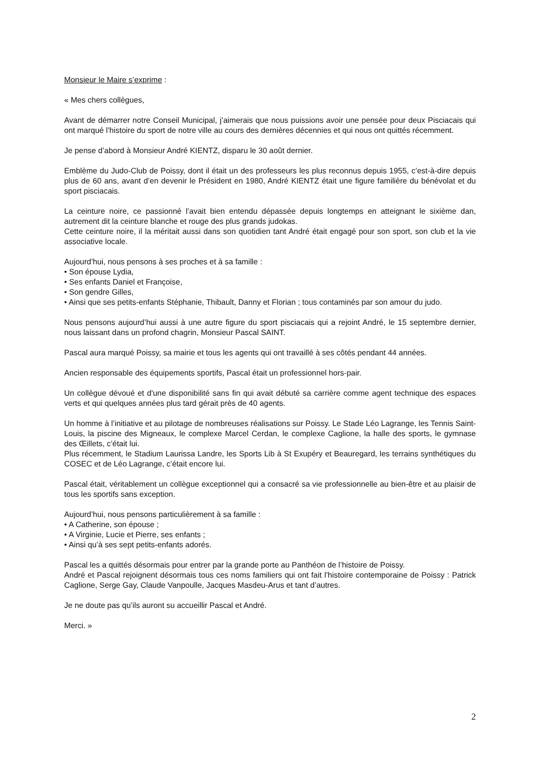Monsieur le Maire s’exprime :
« Mes chers collègues,
Avant de démarrer notre Conseil Municipal, j’aimerais que nous puissions avoir une pensée pour deux Pisciacais qui ont marqué l’histoire du sport de notre ville au cours des dernières décennies et qui nous ont quittés récemment.
Je pense d’abord à Monsieur André KIENTZ, disparu le 30 août dernier.
Emblème du Judo-Club de Poissy, dont il était un des professeurs les plus reconnus depuis 1955, c’est-à-dire depuis plus de 60 ans, avant d’en devenir le Président en 1980, André KIENTZ était une figure familière du bénévolat et du sport pisciacais.
La ceinture noire, ce passionné l’avait bien entendu dépassée depuis longtemps en atteignant le sixième dan, autrement dit la ceinture blanche et rouge des plus grands judokas.
Cette ceinture noire, il la méritait aussi dans son quotidien tant André était engagé pour son sport, son club et la vie associative locale.
Aujourd’hui, nous pensons à ses proches et à sa famille :
• Son épouse Lydia,
• Ses enfants Daniel et Françoise,
• Son gendre Gilles,
• Ainsi que ses petits-enfants Stéphanie, Thibault, Danny et Florian ; tous contaminés par son amour du judo.
Nous pensons aujourd’hui aussi à une autre figure du sport pisciacais qui a rejoint André, le 15 septembre dernier, nous laissant dans un profond chagrin, Monsieur Pascal SAINT.
Pascal aura marqué Poissy, sa mairie et tous les agents qui ont travaillé à ses côtés pendant 44 années.
Ancien responsable des équipements sportifs, Pascal était un professionnel hors-pair.
Un collègue dévoué et d'une disponibilité sans fin qui avait débuté sa carrière comme agent technique des espaces verts et qui quelques années plus tard gérait près de 40 agents.
Un homme à l’initiative et au pilotage de nombreuses réalisations sur Poissy. Le Stade Léo Lagrange, les Tennis Saint-Louis, la piscine des Migneaux, le complexe Marcel Cerdan, le complexe Caglione, la halle des sports, le gymnase des Œillets, c’était lui.
Plus récemment, le Stadium Laurissa Landre, les Sports Lib à St Exupéry et Beauregard, les terrains synthétiques du COSEC et de Léo Lagrange, c’était encore lui.
Pascal était, véritablement un collègue exceptionnel qui a consacré sa vie professionnelle au bien-être et au plaisir de tous les sportifs sans exception.
Aujourd’hui, nous pensons particulièrement à sa famille :
• A Catherine, son épouse ;
• A Virginie, Lucie et Pierre, ses enfants ;
• Ainsi qu’à ses sept petits-enfants adorés.
Pascal les a quittés désormais pour entrer par la grande porte au Panthéon de l’histoire de Poissy.
André et Pascal rejoignent désormais tous ces noms familiers qui ont fait l’histoire contemporaine de Poissy : Patrick Caglione, Serge Gay, Claude Vanpoulle, Jacques Masdeu-Arus et tant d’autres.
Je ne doute pas qu’ils auront su accueillir Pascal et André.
Merci. »
2